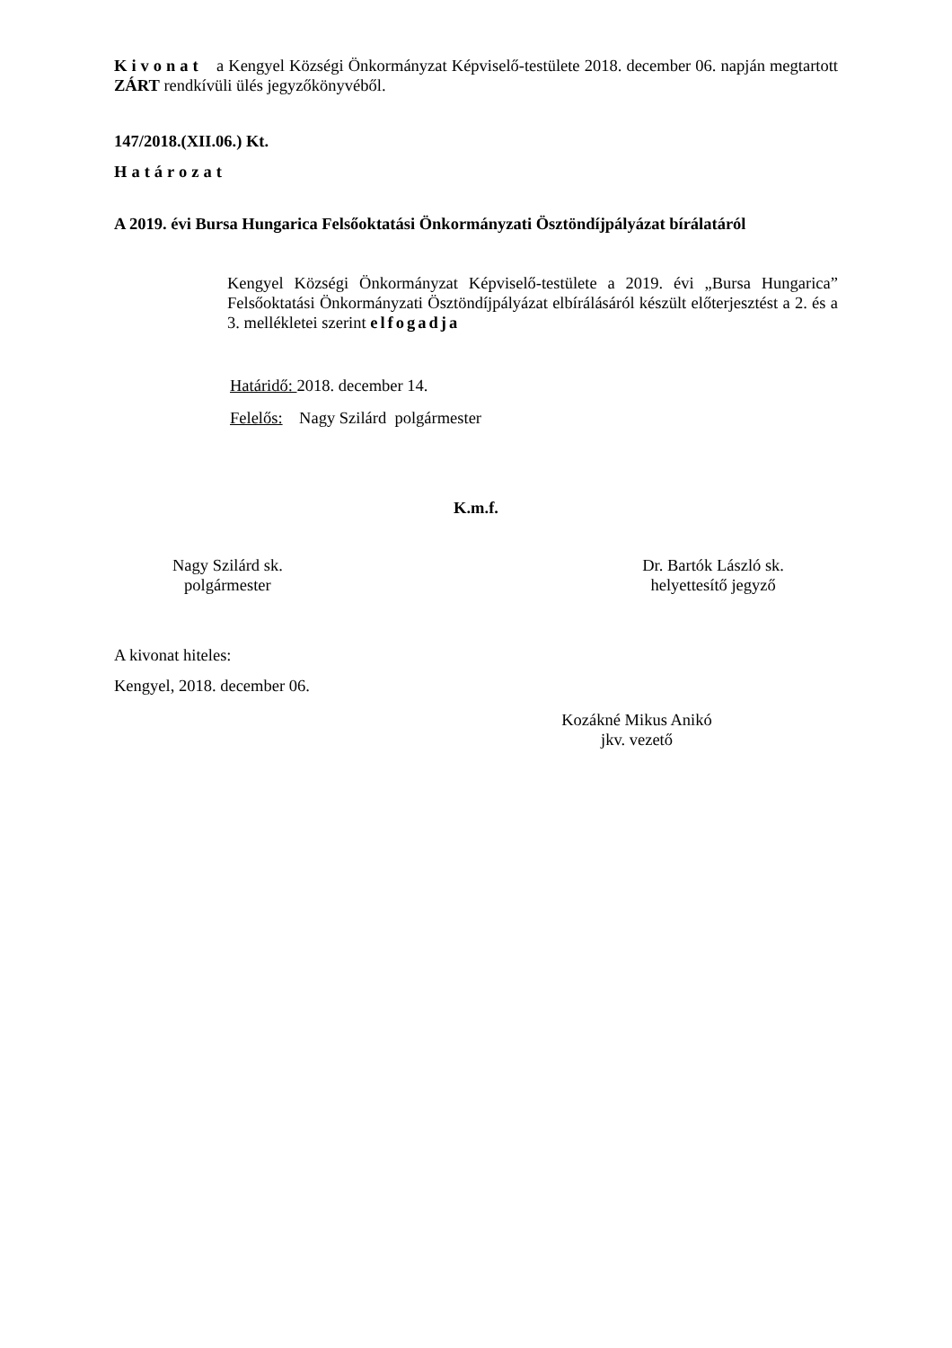Kivonat a Kengyel Községi Önkormányzat Képviselő-testülete 2018. december 06. napján megtartott ZÁRT rendkívüli ülés jegyzőkönyvéből.
147/2018.(XII.06.) Kt.
Határozat
A 2019. évi Bursa Hungarica Felsőoktatási Önkormányzati Ösztöndíjpályázat bírálatáról
Kengyel Községi Önkormányzat Képviselő-testülete a 2019. évi „Bursa Hungarica” Felsőoktatási Önkormányzati Ösztöndíjpályázat elbírálásáról készült előterjesztést a 2. és a 3. mellékletei szerint elfogadja
Határidő: 2018. december 14.
Felelős: Nagy Szilárd polgármester
K.m.f.
Nagy Szilárd sk.
polgármester
Dr. Bartók László sk.
helyettesítő jegyző
A kivonat hiteles:
Kengyel, 2018. december 06.
Kozákné Mikus Anikó
jkv. vezető